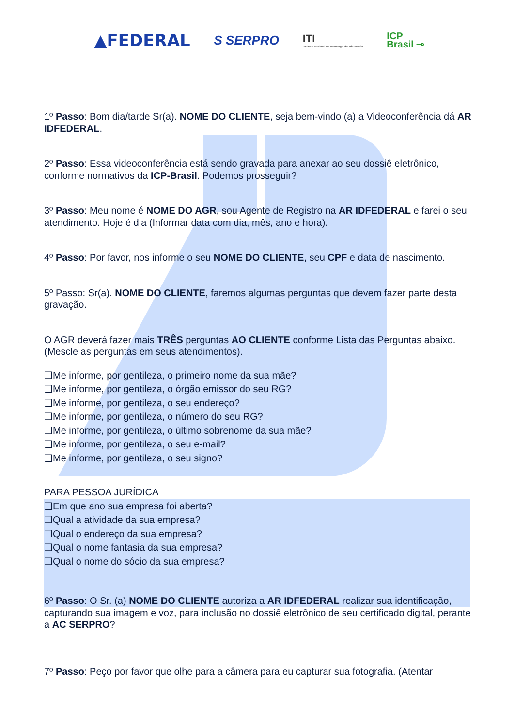▲FEDERAL
S SERPRO
ITI
Instituto Nacional de Tecnologia da Informação
ICP
Brasil ⊸
1º Passo: Bom dia/tarde Sr(a). NOME DO CLIENTE, seja bem-vindo (a) a Videoconferência dá AR IDFEDERAL.
2º Passo: Essa videoconferência está sendo gravada para anexar ao seu dossiê eletrônico, conforme normativos da ICP-Brasil. Podemos prosseguir?
3º Passo: Meu nome é NOME DO AGR, sou Agente de Registro na AR IDFEDERAL e farei o seu atendimento. Hoje é dia (Informar data com dia, mês, ano e hora).
4º Passo: Por favor, nos informe o seu NOME DO CLIENTE, seu CPF e data de nascimento.
5º Passo: Sr(a). NOME DO CLIENTE, faremos algumas perguntas que devem fazer parte desta gravação.
O AGR deverá fazer mais TRÊS perguntas AO CLIENTE conforme Lista das Perguntas abaixo. (Mescle as perguntas em seus atendimentos).
❑Me informe, por gentileza, o primeiro nome da sua mãe?
❑Me informe, por gentileza, o órgão emissor do seu RG?
❑Me informe, por gentileza, o seu endereço?
❑Me informe, por gentileza, o número do seu RG?
❑Me informe, por gentileza, o último sobrenome da sua mãe?
❑Me informe, por gentileza, o seu e-mail?
❑Me informe, por gentileza, o seu signo?
PARA PESSOA JURÍDICA
❑Em que ano sua empresa foi aberta?
❑Qual a atividade da sua empresa?
❑Qual o endereço da sua empresa?
❑Qual o nome fantasia da sua empresa?
❑Qual o nome do sócio da sua empresa?
6º Passo: O Sr. (a) NOME DO CLIENTE autoriza a AR IDFEDERAL realizar sua identificação, capturando sua imagem e voz, para inclusão no dossiê eletrônico de seu certificado digital, perante a AC SERPRO?
7º Passo: Peço por favor que olhe para a câmera para eu capturar sua fotografia. (Atentar